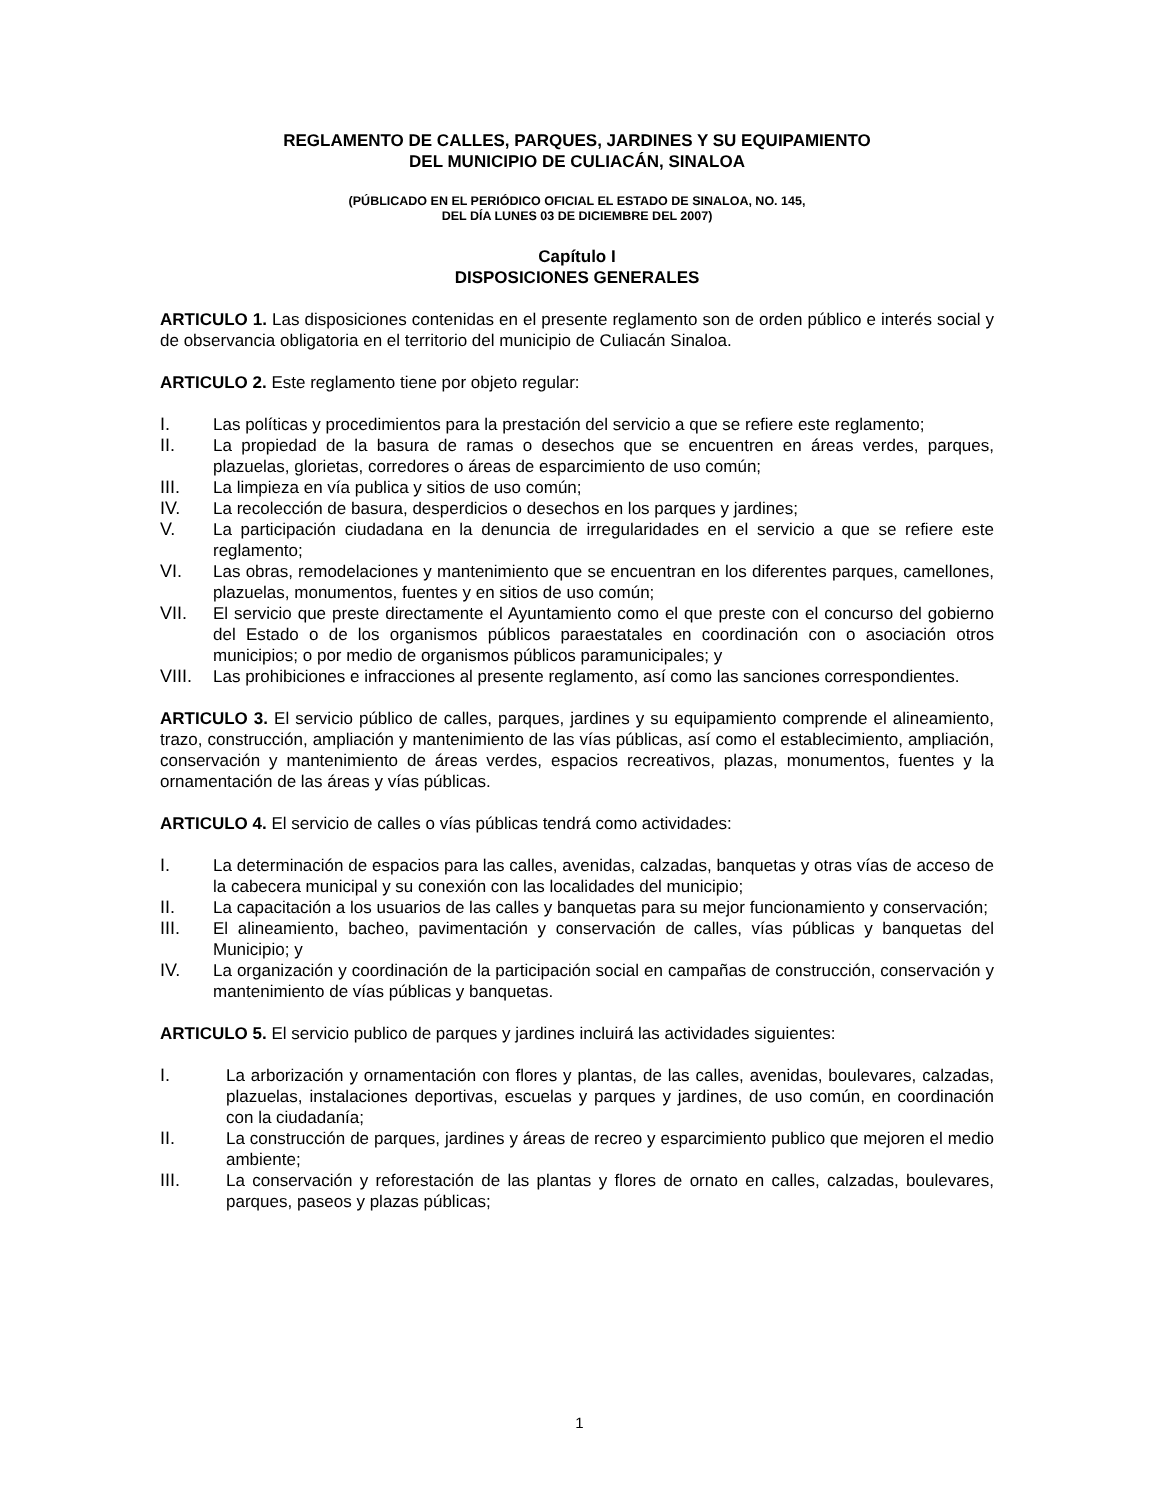REGLAMENTO DE CALLES, PARQUES, JARDINES Y SU EQUIPAMIENTO
DEL MUNICIPIO DE CULIACÁN, SINALOA
(PÚBLICADO EN EL PERIÓDICO OFICIAL EL ESTADO DE SINALOA, NO. 145,
DEL DÍA LUNES 03 DE DICIEMBRE DEL 2007)
Capítulo I
DISPOSICIONES GENERALES
ARTICULO 1. Las disposiciones contenidas en el presente reglamento son de orden público e interés social y de observancia obligatoria en el territorio del municipio de Culiacán Sinaloa.
ARTICULO 2. Este reglamento tiene por objeto regular:
I. Las políticas y procedimientos para la prestación del servicio a que se refiere este reglamento;
II. La propiedad de la basura de ramas o desechos que se encuentren en áreas verdes, parques, plazuelas, glorietas, corredores o áreas de esparcimiento de uso común;
III. La limpieza en vía publica y sitios de uso común;
IV. La recolección de basura, desperdicios o desechos en los parques y jardines;
V. La participación ciudadana en la denuncia de irregularidades en el servicio a que se refiere este reglamento;
VI. Las obras, remodelaciones y mantenimiento que se encuentran en los diferentes parques, camellones, plazuelas, monumentos, fuentes y en sitios de uso común;
VII. El servicio que preste directamente el Ayuntamiento como el que preste con el concurso del gobierno del Estado o de los organismos públicos paraestatales en coordinación con o asociación otros municipios; o por medio de organismos públicos paramunicipales; y
VIII.
Las prohibiciones e infracciones al presente reglamento, así como las sanciones correspondientes.
ARTICULO 3. El servicio público de calles, parques, jardines y su equipamiento comprende el alineamiento, trazo, construcción, ampliación y mantenimiento de las vías públicas, así como el establecimiento, ampliación, conservación y mantenimiento de áreas verdes, espacios recreativos, plazas, monumentos, fuentes y la ornamentación de las áreas y vías públicas.
ARTICULO 4. El servicio de calles o vías públicas tendrá como actividades:
I. La determinación de espacios para las calles, avenidas, calzadas, banquetas y otras vías de acceso de la cabecera municipal y su conexión con las localidades del municipio;
II. La capacitación a los usuarios de las calles y banquetas para su mejor funcionamiento y conservación;
III. El alineamiento, bacheo, pavimentación y conservación de calles, vías públicas y banquetas del Municipio; y
IV. La organización y coordinación de la participación social en campañas de construcción, conservación y mantenimiento de vías públicas y banquetas.
ARTICULO 5. El servicio publico de parques y jardines incluirá las actividades siguientes:
I. La arborización y ornamentación con flores y plantas, de las calles, avenidas, boulevares, calzadas, plazuelas, instalaciones deportivas, escuelas y parques y jardines, de uso común, en coordinación con la ciudadanía;
II. La construcción de parques, jardines y áreas de recreo y esparcimiento publico que mejoren el medio ambiente;
III. La conservación y reforestación de las plantas y flores de ornato en calles, calzadas, boulevares, parques, paseos y plazas públicas;
1